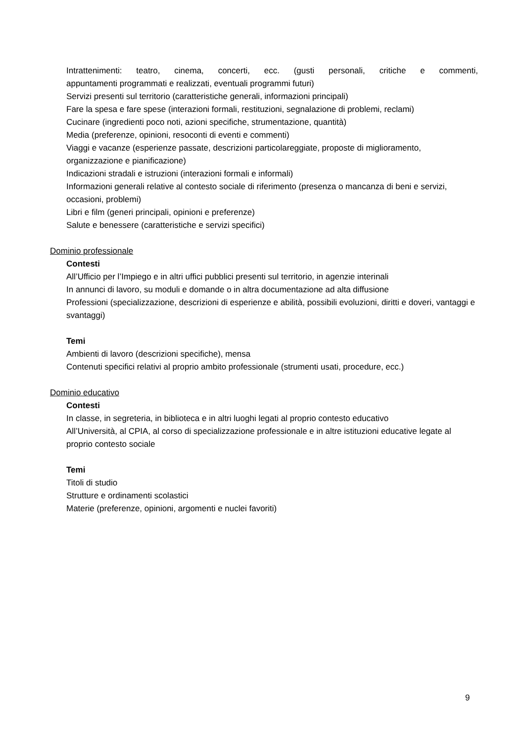Intrattenimenti: teatro, cinema, concerti, ecc. (gusti personali, critiche e commenti,
appuntamenti programmati e realizzati, eventuali programmi futuri)
Servizi presenti sul territorio (caratteristiche generali, informazioni principali)
Fare la spesa e fare spese (interazioni formali, restituzioni, segnalazione di problemi, reclami)
Cucinare (ingredienti poco noti, azioni specifiche, strumentazione, quantità)
Media (preferenze, opinioni, resoconti di eventi e commenti)
Viaggi e vacanze (esperienze passate, descrizioni particolareggiate, proposte di miglioramento, organizzazione e pianificazione)
Indicazioni stradali e istruzioni (interazioni formali e informali)
Informazioni generali relative al contesto sociale di riferimento (presenza o mancanza di beni e servizi, occasioni, problemi)
Libri e film (generi principali, opinioni e preferenze)
Salute e benessere (caratteristiche e servizi specifici)
Dominio professionale
Contesti
All’Ufficio per l’Impiego e in altri uffici pubblici presenti sul territorio, in agenzie interinali
In annunci di lavoro, su moduli e domande o in altra documentazione ad alta diffusione
Professioni (specializzazione, descrizioni di esperienze e abilità, possibili evoluzioni, diritti e doveri, vantaggi e svantaggi)
Temi
Ambienti di lavoro (descrizioni specifiche), mensa
Contenuti specifici relativi al proprio ambito professionale (strumenti usati, procedure, ecc.)
Dominio educativo
Contesti
In classe, in segreteria, in biblioteca e in altri luoghi legati al proprio contesto educativo
All’Università, al CPIA, al corso di specializzazione professionale e in altre istituzioni educative legate al proprio contesto sociale
Temi
Titoli di studio
Strutture e ordinamenti scolastici
Materie (preferenze, opinioni, argomenti e nuclei favoriti)
9